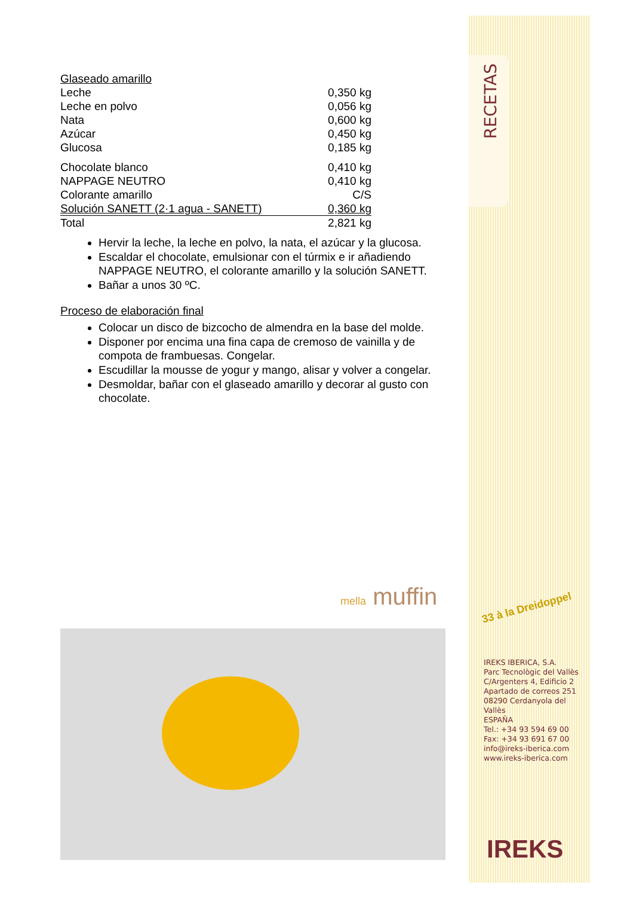Glaseado amarillo
| Leche | 0,350 kg |
| Leche en polvo | 0,056 kg |
| Nata | 0,600 kg |
| Azúcar | 0,450 kg |
| Glucosa | 0,185 kg |
| Chocolate blanco | 0,410 kg |
| NAPPAGE NEUTRO | 0,410 kg |
| Colorante amarillo | C/S |
| Solución SANETT (2·1 agua - SANETT) | 0,360 kg |
| Total | 2,821 kg |
Hervir la leche, la leche en polvo, la nata, el azúcar y la glucosa.
Escaldar el chocolate, emulsionar con el túrmix e ir añadiendo NAPPAGE NEUTRO, el colorante amarillo y la solución SANETT.
Bañar a unos 30 ºC.
Proceso de elaboración final
Colocar un disco de bizcocho de almendra en la base del molde.
Disponer por encima una fina capa de cremoso de vainilla y de compota de frambuesas. Congelar.
Escudillar la mousse de yogur y mango, alisar y volver a congelar.
Desmoldar, bañar con el glaseado amarillo y decorar al gusto con chocolate.
mella muffin
RECETAS
33 à la Dreidoppel
IREKS IBERICA, S.A.
Parc Tecnològic del Vallès
C/Argenters 4, Edificio 2
Apartado de correos 251
08290 Cerdanyola del Vallès
ESPAÑA
Tel.: +34 93 594 69 00
Fax: +34 93 691 67 00
info@ireks-iberica.com
www.ireks-iberica.com
IREKS